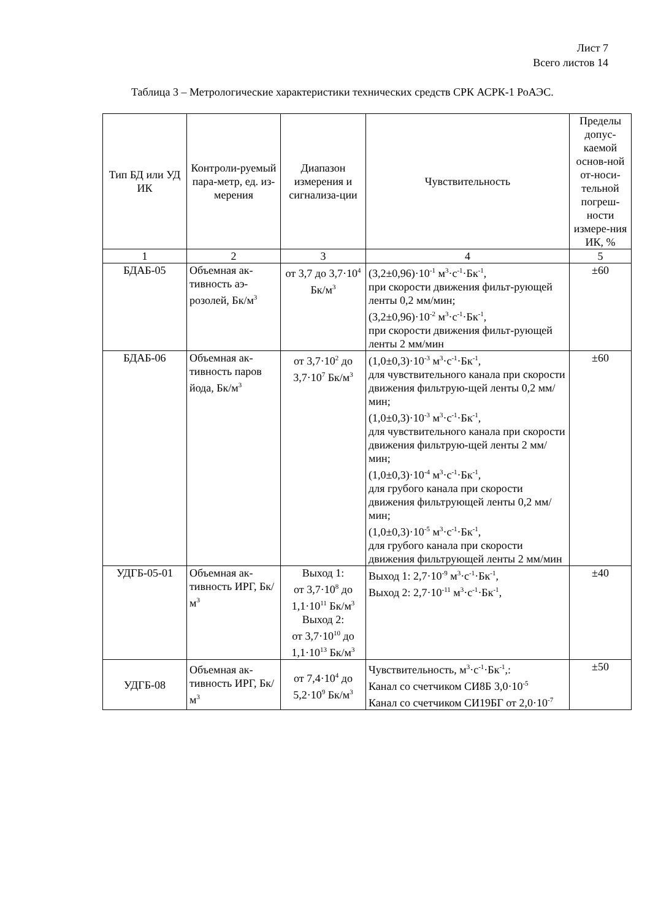Лист 7
Всего листов 14
Таблица 3 – Метрологические характеристики технических средств СРК АСРК-1 РоАЭС.
| Тип БД или УД ИК | Контроли-руемый пара-метр, ед. из-мерения | Диапазон измерения и сигнализа-ции | Чувствительность | Пределы допус-каемой основ-ной от-носи-тельной погреш-ности измере-ния ИК, % |
| --- | --- | --- | --- | --- |
| 1 | 2 | 3 | 4 | 5 |
| БДАБ-05 | Объемная ак-тивность аэ-розолей, Бк/м<sup>3</sup> | от 3,7 до 3,7·10<sup>4</sup> Бк/м<sup>3</sup> | (3,2±0,96)·10<sup>-1</sup> м<sup>3</sup>·с<sup>-1</sup>·Бк<sup>-1</sup>, при скорости движения фильт-рующей ленты 0,2 мм/мин; (3,2±0,96)·10<sup>-2</sup> м<sup>3</sup>·с<sup>-1</sup>·Бк<sup>-1</sup>, при скорости движения фильт-рующей ленты 2 мм/мин | ±60 |
| БДАБ-06 | Объемная ак-тивность паров йода, Бк/м<sup>3</sup> | от 3,7·10<sup>2</sup> до 3,7·10<sup>7</sup> Бк/м<sup>3</sup> | (1,0±0,3)·10<sup>-3</sup> м<sup>3</sup>·с<sup>-1</sup>·Бк<sup>-1</sup>, для чувствительного канала при скорости движения фильтрую-щей ленты 0,2 мм/мин; (1,0±0,3)·10<sup>-3</sup> м<sup>3</sup>·с<sup>-1</sup>·Бк<sup>-1</sup>, для чувствительного канала при скорости движения фильтрую-щей ленты 2 мм/мин; (1,0±0,3)·10<sup>-4</sup> м<sup>3</sup>·с<sup>-1</sup>·Бк<sup>-1</sup>, для грубого канала при скорости движения фильтрующей ленты 0,2 мм/мин; (1,0±0,3)·10<sup>-5</sup> м<sup>3</sup>·с<sup>-1</sup>·Бк<sup>-1</sup>, для грубого канала при скорости движения фильтрующей ленты 2 мм/мин | ±60 |
| УДГБ-05-01 | Объемная ак-тивность ИРГ, Бк/м<sup>3</sup> | Выход 1: от 3,7·10<sup>8</sup> до 1,1·10<sup>11</sup> Бк/м<sup>3</sup> Выход 2: от 3,7·10<sup>10</sup> до 1,1·10<sup>13</sup> Бк/м<sup>3</sup> | Выход 1: 2,7·10<sup>-9</sup> м<sup>3</sup>·с<sup>-1</sup>·Бк<sup>-1</sup>, Выход 2: 2,7·10<sup>-11</sup> м<sup>3</sup>·с<sup>-1</sup>·Бк<sup>-1</sup>, | ±40 |
| УДГБ-08 | Объемная ак-тивность ИРГ, Бк/м<sup>3</sup> | от 7,4·10<sup>4</sup> до 5,2·10<sup>9</sup> Бк/м<sup>3</sup> | Чувствительность, м<sup>3</sup>·с<sup>-1</sup>·Бк<sup>-1</sup>,: Канал со счетчиком СИ8Б 3,0·10<sup>-5</sup> Канал со счетчиком СИ19БГ от 2,0·10<sup>-7</sup> | ±50 |